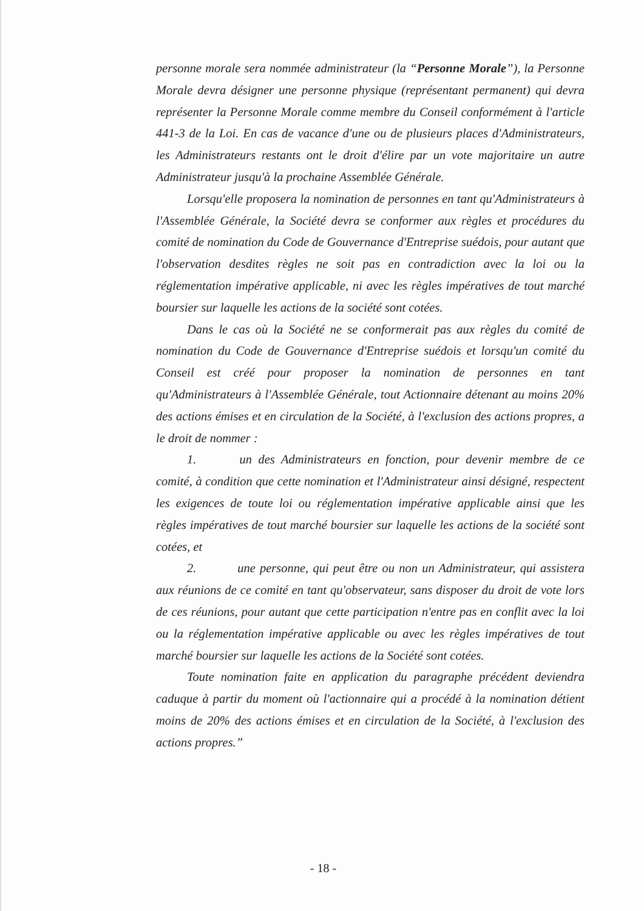personne morale sera nommée administrateur (la “Personne Morale”), la Personne Morale devra désigner une personne physique (représentant permanent) qui devra représenter la Personne Morale comme membre du Conseil conformément à l'article 441-3 de la Loi. En cas de vacance d'une ou de plusieurs places d'Administrateurs, les Administrateurs restants ont le droit d'élire par un vote majoritaire un autre Administrateur jusqu'à la prochaine Assemblée Générale.
Lorsqu'elle proposera la nomination de personnes en tant qu'Administrateurs à l'Assemblée Générale, la Société devra se conformer aux règles et procédures du comité de nomination du Code de Gouvernance d'Entreprise suédois, pour autant que l'observation desdites règles ne soit pas en contradiction avec la loi ou la réglementation impérative applicable, ni avec les règles impératives de tout marché boursier sur laquelle les actions de la société sont cotées.
Dans le cas où la Société ne se conformerait pas aux règles du comité de nomination du Code de Gouvernance d'Entreprise suédois et lorsqu'un comité du Conseil est créé pour proposer la nomination de personnes en tant qu'Administrateurs à l'Assemblée Générale, tout Actionnaire détenant au moins 20% des actions émises et en circulation de la Société, à l'exclusion des actions propres, a le droit de nommer :
1. un des Administrateurs en fonction, pour devenir membre de ce comité, à condition que cette nomination et l'Administrateur ainsi désigné, respectent les exigences de toute loi ou réglementation impérative applicable ainsi que les règles impératives de tout marché boursier sur laquelle les actions de la société sont cotées, et
2. une personne, qui peut être ou non un Administrateur, qui assistera aux réunions de ce comité en tant qu'observateur, sans disposer du droit de vote lors de ces réunions, pour autant que cette participation n'entre pas en conflit avec la loi ou la réglementation impérative applicable ou avec les règles impératives de tout marché boursier sur laquelle les actions de la Société sont cotées.
Toute nomination faite en application du paragraphe précédent deviendra caduque à partir du moment où l'actionnaire qui a procédé à la nomination détient moins de 20% des actions émises et en circulation de la Société, à l'exclusion des actions propres.”
- 18 -